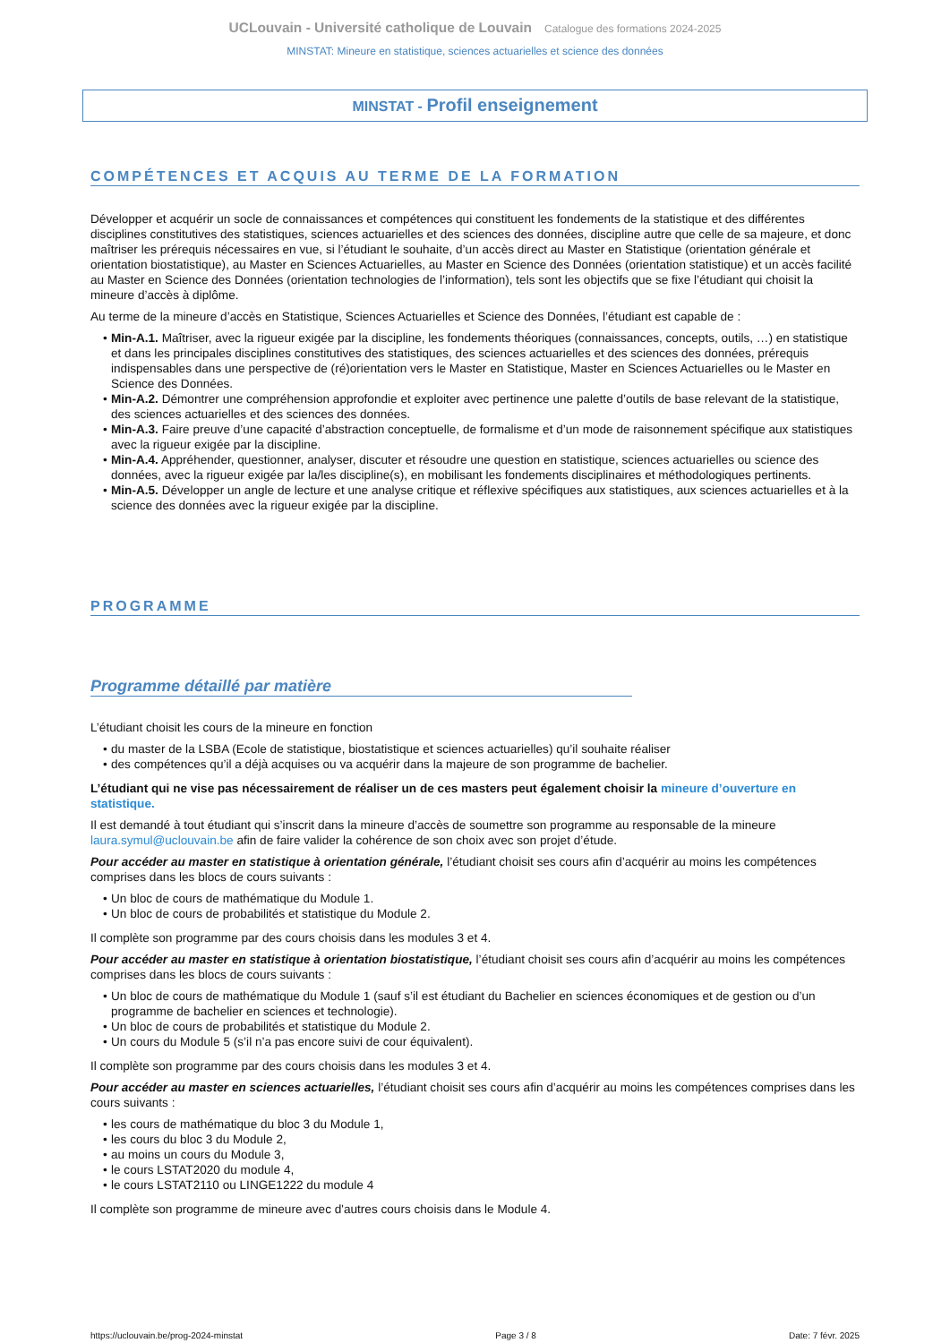UCLouvain - Université catholique de Louvain Catalogue des formations 2024-2025
MINSTAT: Mineure en statistique, sciences actuarielles et science des données
MINSTAT - Profil enseignement
COMPÉTENCES ET ACQUIS AU TERME DE LA FORMATION
Développer et acquérir un socle de connaissances et compétences qui constituent les fondements de la statistique et des différentes disciplines constitutives des statistiques, sciences actuarielles et des sciences des données, discipline autre que celle de sa majeure, et donc maîtriser les prérequis nécessaires en vue, si l’étudiant le souhaite, d’un accès direct au Master en Statistique (orientation générale et orientation biostatistique), au Master en Sciences Actuarielles, au Master en Science des Données (orientation statistique) et un accès facilité au Master en Science des Données (orientation technologies de l’information), tels sont les objectifs que se fixe l’étudiant qui choisit la mineure d’accès à diplôme.
Au terme de la mineure d’accès en Statistique, Sciences Actuarielles et Science des Données, l’étudiant est capable de :
Min-A.1. Maîtriser, avec la rigueur exigée par la discipline, les fondements théoriques (connaissances, concepts, outils, …) en statistique et dans les principales disciplines constitutives des statistiques, des sciences actuarielles et des sciences des données, prérequis indispensables dans une perspective de (ré)orientation vers le Master en Statistique, Master en Sciences Actuarielles ou le Master en Science des Données.
Min-A.2. Démontrer une compréhension approfondie et exploiter avec pertinence une palette d’outils de base relevant de la statistique, des sciences actuarielles et des sciences des données.
Min-A.3. Faire preuve d’une capacité d’abstraction conceptuelle, de formalisme et d’un mode de raisonnement spécifique aux statistiques avec la rigueur exigée par la discipline.
Min-A.4. Appréhender, questionner, analyser, discuter et résoudre une question en statistique, sciences actuarielles ou science des données, avec la rigueur exigée par la/les discipline(s), en mobilisant les fondements disciplinaires et méthodologiques pertinents.
Min-A.5. Développer un angle de lecture et une analyse critique et réflexive spécifiques aux statistiques, aux sciences actuarielles et à la science des données avec la rigueur exigée par la discipline.
PROGRAMME
Programme détaillé par matière
L’étudiant choisit les cours de la mineure en fonction
du master de la LSBA (Ecole de statistique, biostatistique et sciences actuarielles) qu’il souhaite réaliser
des compétences qu’il a déjà acquises ou va acquérir dans la majeure de son programme de bachelier.
L’étudiant qui ne vise pas nécessairement de réaliser un de ces masters peut également choisir la mineure d’ouverture en statistique.
Il est demandé à tout étudiant qui s’inscrit dans la mineure d’accès de soumettre son programme au responsable de la mineure laura.symul@uclouvain.be afin de faire valider la cohérence de son choix avec son projet d’étude.
Pour accéder au master en statistique à orientation générale, l’étudiant choisit ses cours afin d’acquérir au moins les compétences comprises dans les blocs de cours suivants :
Un bloc de cours de mathématique du Module 1.
Un bloc de cours de probabilités et statistique du Module 2.
Il complète son programme par des cours choisis dans les modules 3 et 4.
Pour accéder au master en statistique à orientation biostatistique, l’étudiant choisit ses cours afin d’acquérir au moins les compétences comprises dans les blocs de cours suivants :
Un bloc de cours de mathématique du Module 1 (sauf s’il est étudiant du Bachelier en sciences économiques et de gestion ou d’un programme de bachelier en sciences et technologie).
Un bloc de cours de probabilités et statistique du Module 2.
Un cours du Module 5 (s’il n’a pas encore suivi de cour équivalent).
Il complète son programme par des cours choisis dans les modules 3 et 4.
Pour accéder au master en sciences actuarielles, l’étudiant choisit ses cours afin d’acquérir au moins les compétences comprises dans les cours suivants :
les cours de mathématique du bloc 3 du Module 1,
les cours du bloc 3 du Module 2,
au moins un cours du Module 3,
le cours LSTAT2020 du module 4,
le cours LSTAT2110 ou LINGE1222 du module 4
Il complète son programme de mineure avec d'autres cours choisis dans le Module 4.
https://uclouvain.be/prog-2024-minstat Page 3 / 8 Date: 7 févr. 2025